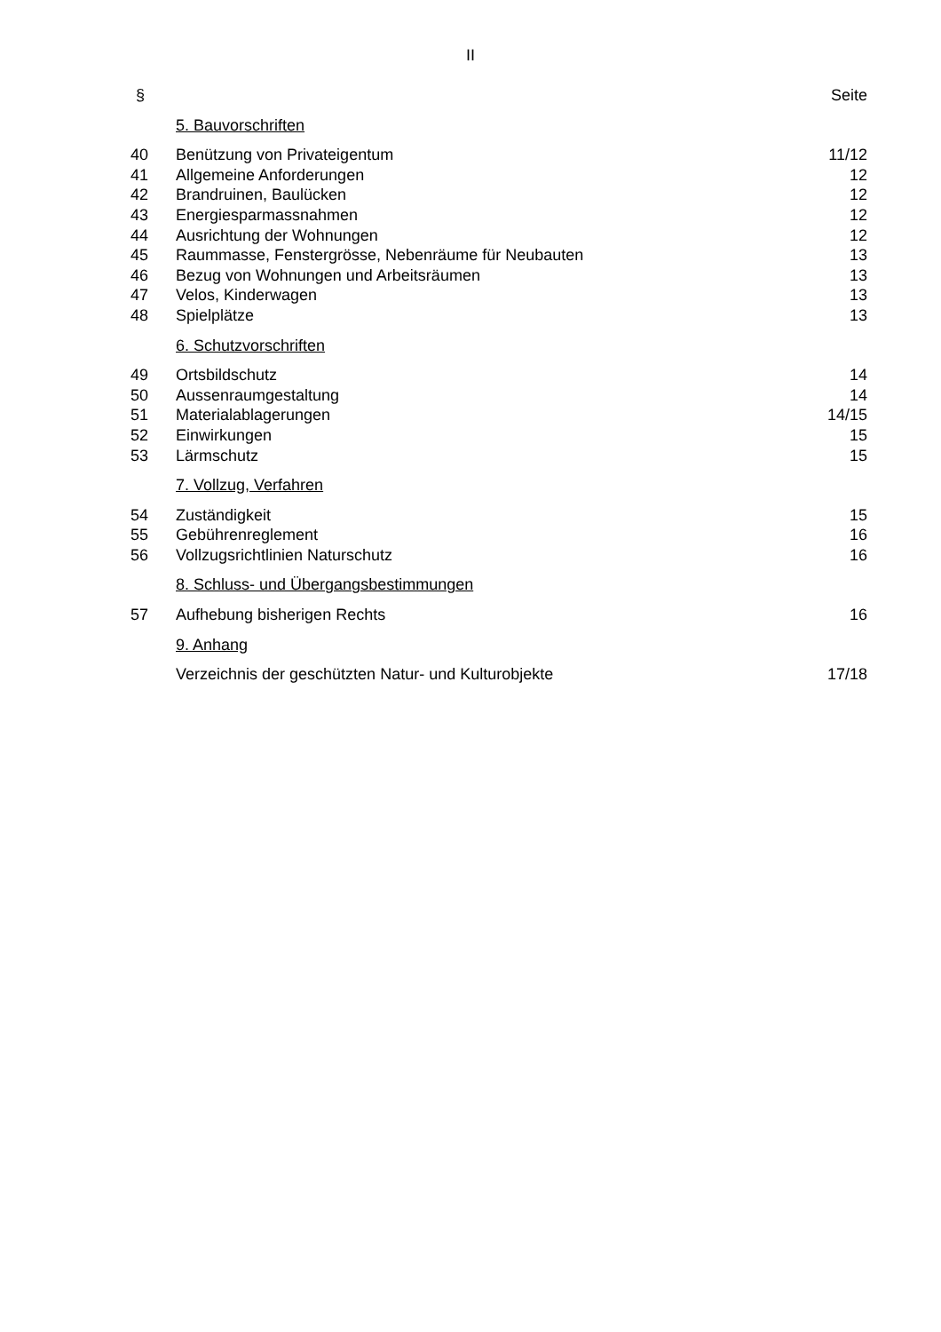II
| § | | Seite |
| | 5. Bauvorschriften | |
| 40 | Benützung von Privateigentum | 11/12 |
| 41 | Allgemeine Anforderungen | 12 |
| 42 | Brandruinen, Baulücken | 12 |
| 43 | Energiesparmassnahmen | 12 |
| 44 | Ausrichtung der Wohnungen | 12 |
| 45 | Raummasse, Fenstergrösse, Nebenräume für Neubauten | 13 |
| 46 | Bezug von Wohnungen und Arbeitsräumen | 13 |
| 47 | Velos, Kinderwagen | 13 |
| 48 | Spielplätze | 13 |
| | 6. Schutzvorschriften | |
| 49 | Ortsbildschutz | 14 |
| 50 | Aussenraumgestaltung | 14 |
| 51 | Materialablagerungen | 14/15 |
| 52 | Einwirkungen | 15 |
| 53 | Lärmschutz | 15 |
| | 7. Vollzug, Verfahren | |
| 54 | Zuständigkeit | 15 |
| 55 | Gebührenreglement | 16 |
| 56 | Vollzugsrichtlinien Naturschutz | 16 |
| | 8. Schluss- und Übergangsbestimmungen | |
| 57 | Aufhebung bisherigen Rechts | 16 |
| | 9. Anhang | |
| | Verzeichnis der geschützten Natur- und Kulturobjekte | 17/18 |